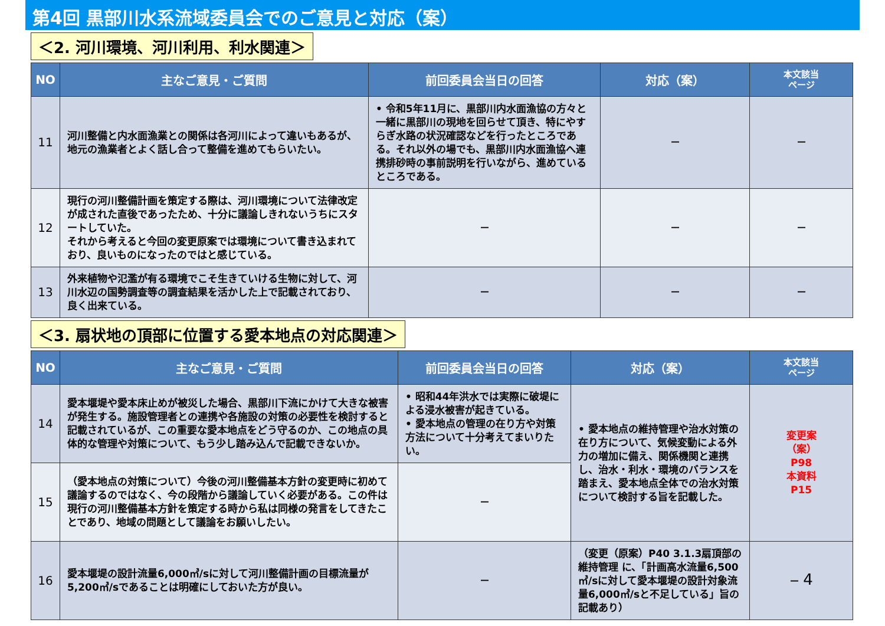第4回 黒部川水系流域委員会でのご意見と対応（案）
＜2. 河川環境、河川利用、利水関連＞
| NO | 主なご意見・ご質問 | 前回委員会当日の回答 | 対応（案） | 本文該当 ページ |
| --- | --- | --- | --- | --- |
| 11 | 河川整備と内水面漁業との関係は各河川によって違いもあるが、地元の漁業者とよく話し合って整備を進めてもらいたい。 | • 令和5年11月に、黒部川内水面漁協の方々と一緒に黒部川の現地を回らせて頂き、特にやすらぎ水路の状況確認などを行ったところである。それ以外の場でも、黒部川内水面漁協へ連携排砂時の事前説明を行いながら、進めているところである。 | － | － |
| 12 | 現行の河川整備計画を策定する際は、河川環境について法律改定が成された直後であったため、十分に議論しきれないうちにスタートしていた。 それから考えると今回の変更原案では環境について書き込まれており、良いものになったのではと感じている。 | － | － | － |
| 13 | 外来植物や氾濫が有る環境でこそ生きていける生物に対して、河川水辺の国勢調査等の調査結果を活かした上で記載されており、良く出来ている。 | － | － | － |
＜3. 扇状地の頂部に位置する愛本地点の対応関連＞
| NO | 主なご意見・ご質問 | 前回委員会当日の回答 | 対応（案） | 本文該当 ページ |
| --- | --- | --- | --- | --- |
| 14 | 愛本堰堤や愛本床止めが被災した場合、黒部川下流にかけて大きな被害が発生する。施設管理者との連携や各施設の対策の必要性を検討すると記載されているが、この重要な愛本地点をどう守るのか、この地点の具体的な管理や対策について、もう少し踏み込んで記載できないか。 | • 昭和44年洪水では実際に破堤による浸水被害が起きている。 • 愛本地点の管理の在り方や対策方法について十分考えてまいりたい。 | • 愛本地点の維持管理や治水対策の在り方について、気候変動による外力の増加に備え、関係機関と連携し、治水・利水・環境のバランスを踏まえ、愛本地点全体での治水対策について検討する旨を記載した。 | 変更案 （案） P98 本資料 P15 |
| 15 | （愛本地点の対策について）今後の河川整備基本方針の変更時に初めて議論するのではなく、今の段階から議論していく必要がある。この件は現行の河川整備基本方針を策定する時から私は同様の発言をしてきたことであり、地域の問題として議論をお願いしたい。 | － | | |
| 16 | 愛本堰堤の設計流量6,000㎥/sに対して河川整備計画の目標流量が5,200㎥/sであることは明確にしておいた方が良い。 | － | （変更（原案）P40 3.1.3扇頂部の維持管理 に、「計画高水流量6,500㎥/sに対して愛本堰堤の設計対象流量6,000㎥/sと不足している」旨の記載あり） | － 4 |